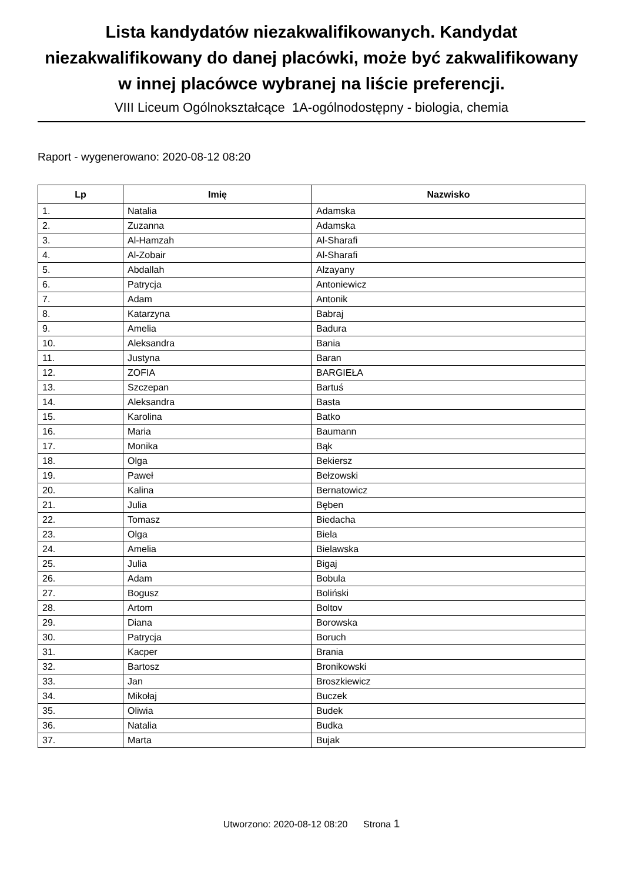Lista kandydatów niezakwalifikowanych. Kandydat niezakwalifikowany do danej placówki, może być zakwalifikowany w innej placówce wybranej na liście preferencji.
VIII Liceum Ogólnokształcące 1A-ogólnodostępny - biologia, chemia
Raport - wygenerowano: 2020-08-12 08:20
| Lp | Imię | Nazwisko |
| --- | --- | --- |
| 1. | Natalia | Adamska |
| 2. | Zuzanna | Adamska |
| 3. | Al-Hamzah | Al-Sharafi |
| 4. | Al-Zobair | Al-Sharafi |
| 5. | Abdallah | Alzayany |
| 6. | Patrycja | Antoniewicz |
| 7. | Adam | Antonik |
| 8. | Katarzyna | Babraj |
| 9. | Amelia | Badura |
| 10. | Aleksandra | Bania |
| 11. | Justyna | Baran |
| 12. | ZOFIA | BARGIEŁA |
| 13. | Szczepan | Bartuś |
| 14. | Aleksandra | Basta |
| 15. | Karolina | Batko |
| 16. | Maria | Baumann |
| 17. | Monika | Bąk |
| 18. | Olga | Bekiersz |
| 19. | Paweł | Bełzowski |
| 20. | Kalina | Bernatowicz |
| 21. | Julia | Bęben |
| 22. | Tomasz | Biedacha |
| 23. | Olga | Biela |
| 24. | Amelia | Bielawska |
| 25. | Julia | Bigaj |
| 26. | Adam | Bobula |
| 27. | Bogusz | Boliński |
| 28. | Artom | Boltov |
| 29. | Diana | Borowska |
| 30. | Patrycja | Boruch |
| 31. | Kacper | Brania |
| 32. | Bartosz | Bronikowski |
| 33. | Jan | Broszkiewicz |
| 34. | Mikołaj | Buczek |
| 35. | Oliwia | Budek |
| 36. | Natalia | Budka |
| 37. | Marta | Bujak |
Utworzono: 2020-08-12 08:20 Strona 1